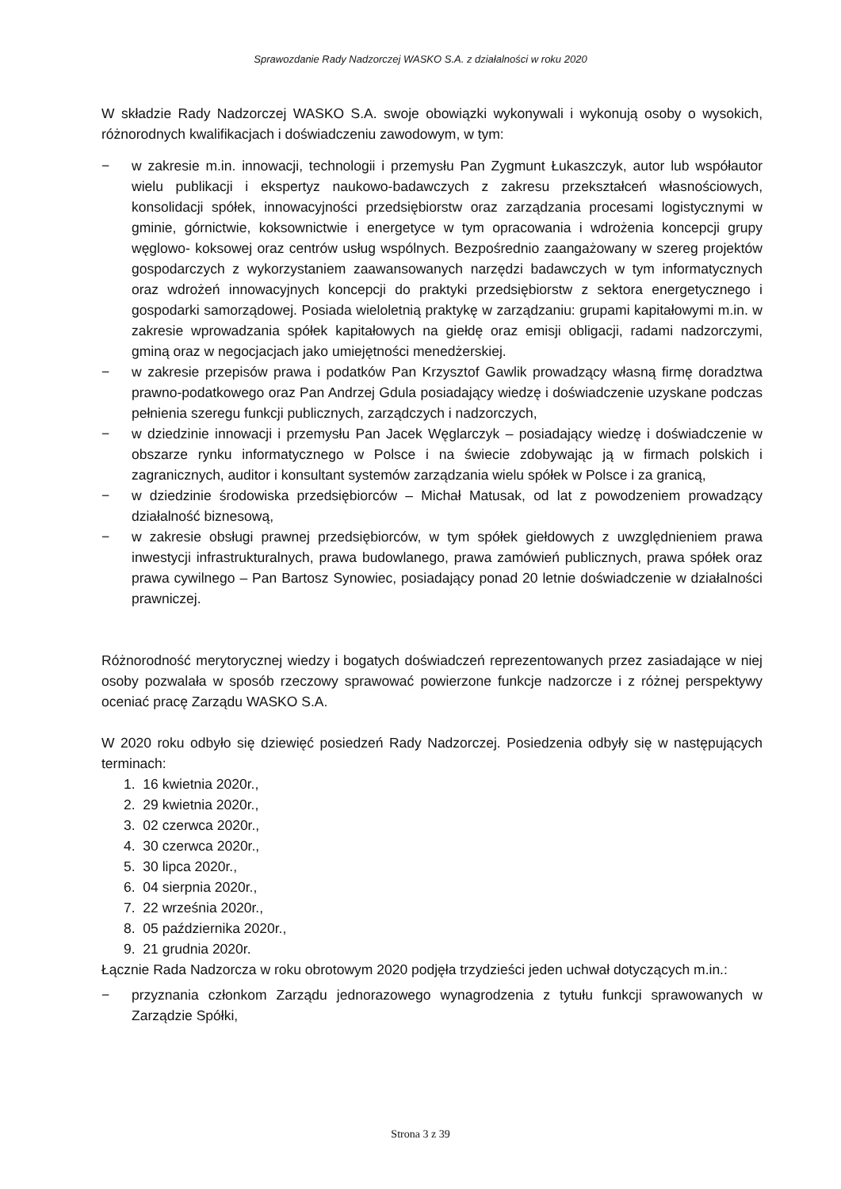Sprawozdanie Rady Nadzorczej WASKO S.A. z działalności w roku 2020
W składzie Rady Nadzorczej WASKO S.A. swoje obowiązki wykonywali i wykonują osoby o wysokich, różnorodnych kwalifikacjach i doświadczeniu zawodowym, w tym:
− w zakresie m.in. innowacji, technologii i przemysłu Pan Zygmunt Łukaszczyk, autor lub współautor wielu publikacji i ekspertyz naukowo-badawczych z zakresu przekształceń własnościowych, konsolidacji spółek, innowacyjności przedsiębiorstw oraz zarządzania procesami logistycznymi w gminie, górnictwie, koksownictwie i energetyce w tym opracowania i wdrożenia koncepcji grupy węglowo- koksowej oraz centrów usług wspólnych. Bezpośrednio zaangażowany w szereg projektów gospodarczych z wykorzystaniem zaawansowanych narzędzi badawczych w tym informatycznych oraz wdrożeń innowacyjnych koncepcji do praktyki przedsiębiorstw z sektora energetycznego i gospodarki samorządowej. Posiada wieloletnią praktykę w zarządzaniu: grupami kapitałowymi m.in. w zakresie wprowadzania spółek kapitałowych na giełdę oraz emisji obligacji, radami nadzorczymi, gminą oraz w negocjacjach jako umiejętności menedżerskiej.
− w zakresie przepisów prawa i podatków Pan Krzysztof Gawlik prowadzący własną firmę doradztwa prawno-podatkowego oraz Pan Andrzej Gdula posiadający wiedzę i doświadczenie uzyskane podczas pełnienia szeregu funkcji publicznych, zarządczych i nadzorczych,
− w dziedzinie innowacji i przemysłu Pan Jacek Węglarczyk – posiadający wiedzę i doświadczenie w obszarze rynku informatycznego w Polsce i na świecie zdobywając ją w firmach polskich i zagranicznych, auditor i konsultant systemów zarządzania wielu spółek w Polsce i za granicą,
− w dziedzinie środowiska przedsiębiorców – Michał Matusak, od lat z powodzeniem prowadzący działalność biznesową,
− w zakresie obsługi prawnej przedsiębiorców, w tym spółek giełdowych z uwzględnieniem prawa inwestycji infrastrukturalnych, prawa budowlanego, prawa zamówień publicznych, prawa spółek oraz prawa cywilnego – Pan Bartosz Synowiec, posiadający ponad 20 letnie doświadczenie w działalności prawniczej.
Różnorodność merytorycznej wiedzy i bogatych doświadczeń reprezentowanych przez zasiadające w niej osoby pozwalała w sposób rzeczowy sprawować powierzone funkcje nadzorcze i z różnej perspektywy oceniać pracę Zarządu WASKO S.A.
W 2020 roku odbyło się dziewięć posiedzeń Rady Nadzorczej. Posiedzenia odbyły się w następujących terminach:
1. 16 kwietnia 2020r.,
2. 29 kwietnia 2020r.,
3. 02 czerwca 2020r.,
4. 30 czerwca 2020r.,
5. 30 lipca 2020r.,
6. 04 sierpnia 2020r.,
7. 22 września 2020r.,
8. 05 października 2020r.,
9. 21 grudnia 2020r.
Łącznie Rada Nadzorcza w roku obrotowym 2020 podjęła trzydzieści jeden uchwał dotyczących m.in.:
− przyznania członkom Zarządu jednorazowego wynagrodzenia z tytułu funkcji sprawowanych w Zarządzie Spółki,
Strona 3 z 39